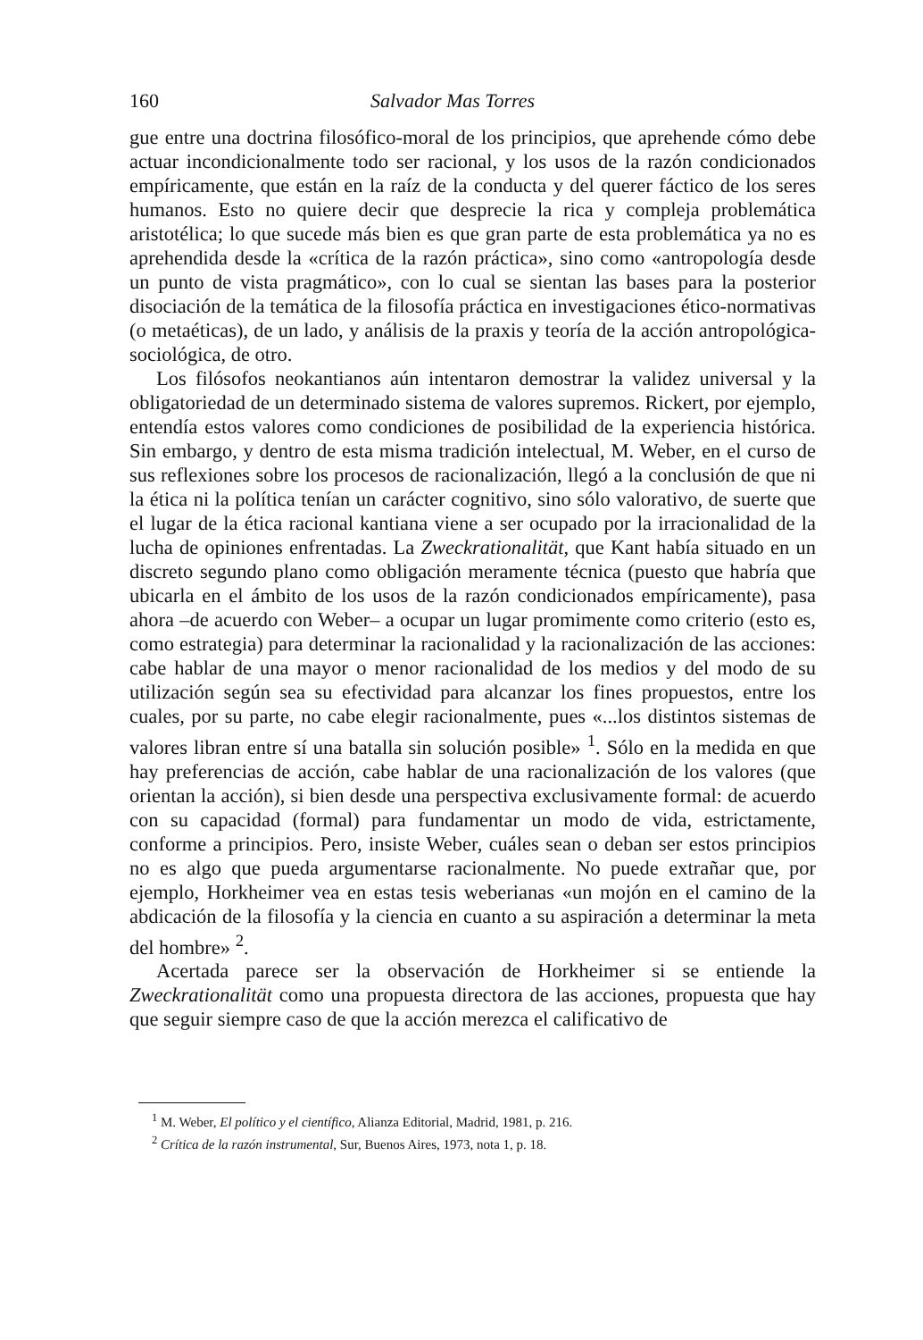160 Salvador Mas Torres
gue entre una doctrina filosófico-moral de los principios, que aprehende cómo debe actuar incondicionalmente todo ser racional, y los usos de la razón condicionados empíricamente, que están en la raíz de la conducta y del querer fáctico de los seres humanos. Esto no quiere decir que desprecie la rica y compleja problemática aristotélica; lo que sucede más bien es que gran parte de esta problemática ya no es aprehendida desde la «crítica de la razón práctica», sino como «antropología desde un punto de vista pragmático», con lo cual se sientan las bases para la posterior disociación de la temática de la filosofía práctica en investigaciones ético-normativas (o metaéticas), de un lado, y análisis de la praxis y teoría de la acción antropológica-sociológica, de otro.
Los filósofos neokantianos aún intentaron demostrar la validez universal y la obligatoriedad de un determinado sistema de valores supremos. Rickert, por ejemplo, entendía estos valores como condiciones de posibilidad de la experiencia histórica. Sin embargo, y dentro de esta misma tradición intelectual, M. Weber, en el curso de sus reflexiones sobre los procesos de racionalización, llegó a la conclusión de que ni la ética ni la política tenían un carácter cognitivo, sino sólo valorativo, de suerte que el lugar de la ética racional kantiana viene a ser ocupado por la irracionalidad de la lucha de opiniones enfrentadas. La Zweckrationalität, que Kant había situado en un discreto segundo plano como obligación meramente técnica (puesto que habría que ubicarla en el ámbito de los usos de la razón condicionados empíricamente), pasa ahora –de acuerdo con Weber– a ocupar un lugar promimente como criterio (esto es, como estrategia) para determinar la racionalidad y la racionalización de las acciones: cabe hablar de una mayor o menor racionalidad de los medios y del modo de su utilización según sea su efectividad para alcanzar los fines propuestos, entre los cuales, por su parte, no cabe elegir racionalmente, pues «...los distintos sistemas de valores libran entre sí una batalla sin solución posible» <sup>1</sup>. Sólo en la medida en que hay preferencias de acción, cabe hablar de una racionalización de los valores (que orientan la acción), si bien desde una perspectiva exclusivamente formal: de acuerdo con su capacidad (formal) para fundamentar un modo de vida, estrictamente, conforme a principios. Pero, insiste Weber, cuáles sean o deban ser estos principios no es algo que pueda argumentarse racionalmente. No puede extrañar que, por ejemplo, Horkheimer vea en estas tesis weberianas «un mojón en el camino de la abdicación de la filosofía y la ciencia en cuanto a su aspiración a determinar la meta del hombre» <sup>2</sup>.
Acertada parece ser la observación de Horkheimer si se entiende la Zweckrationalität como una propuesta directora de las acciones, propuesta que hay que seguir siempre caso de que la acción merezca el calificativo de
<sup>1</sup> M. Weber, El político y el científico, Alianza Editorial, Madrid, 1981, p. 216.
<sup>2</sup> Crítica de la razón instrumental, Sur, Buenos Aires, 1973, nota 1, p. 18.